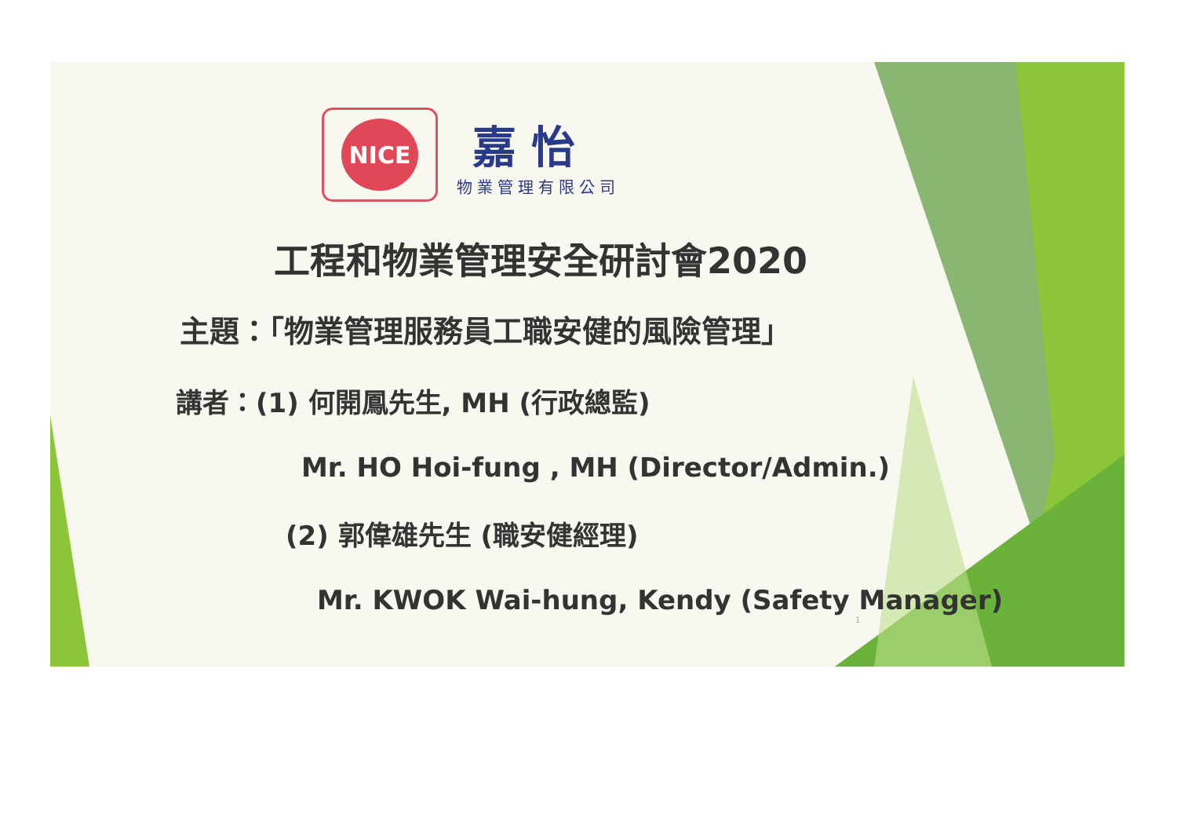NICE
嘉 怡
物業管理有限公司
工程和物業管理安全研討會2020
主題：「物業管理服務員工職安健的風險管理」
講者：(1) 何開鳳先生, MH (行政總監)
Mr. HO Hoi-fung , MH (Director/Admin.)
(2) 郭偉雄先生 (職安健經理)
Mr. KWOK Wai-hung, Kendy (Safety Manager)
1